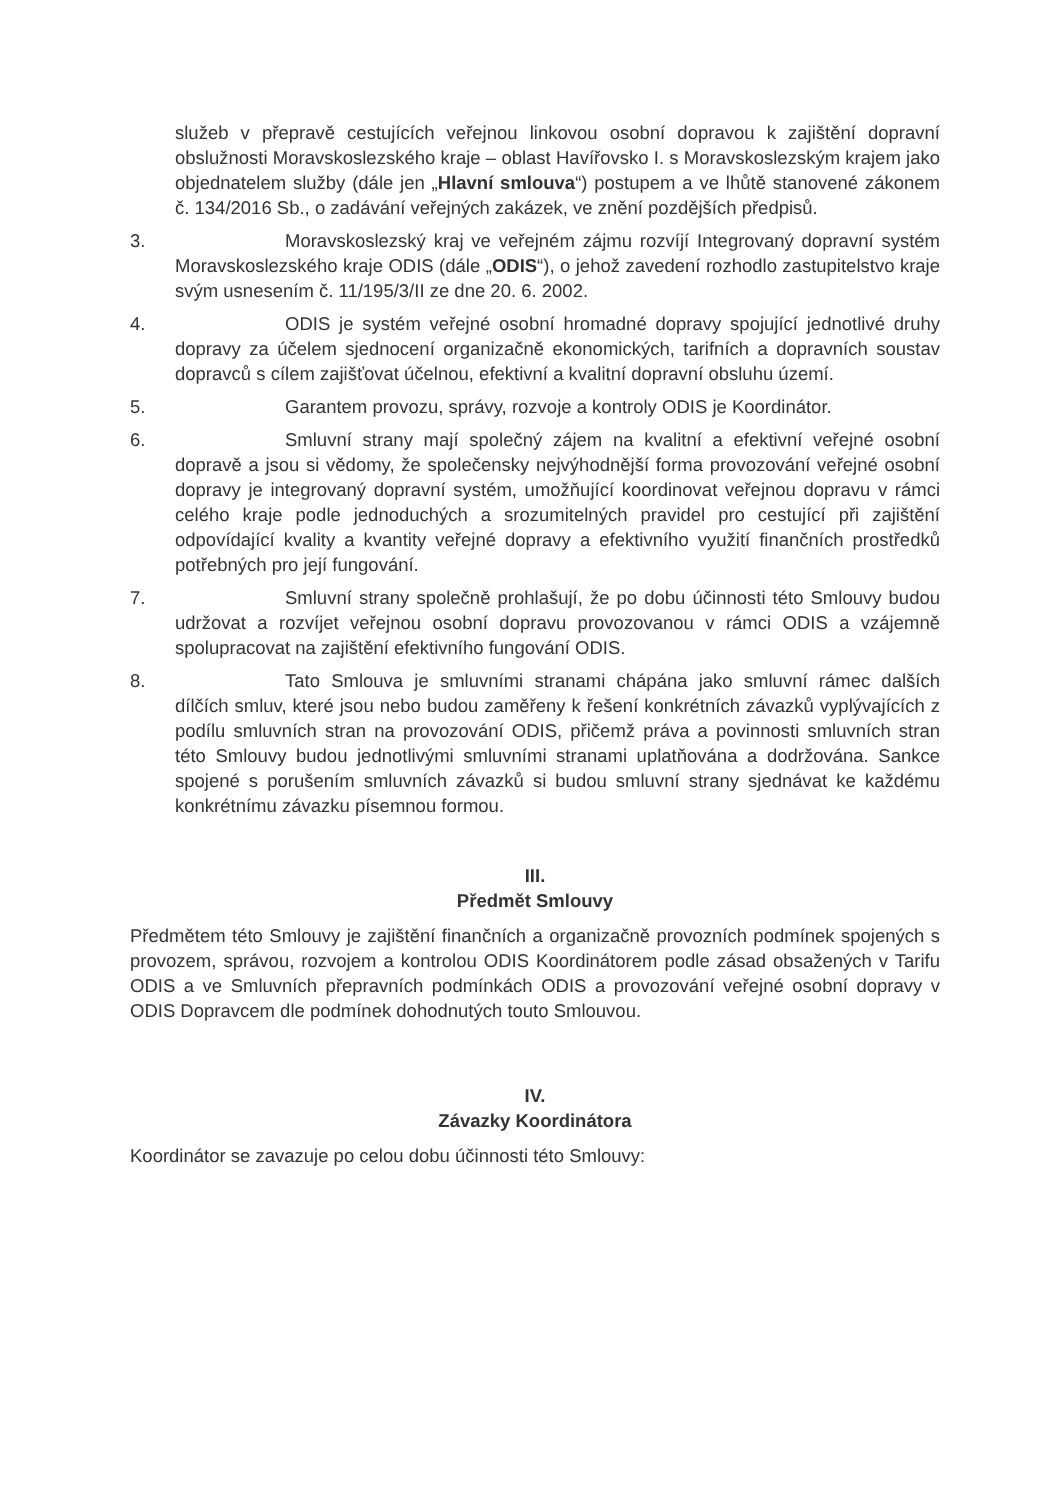služeb v přepravě cestujících veřejnou linkovou osobní dopravou k zajištění dopravní obslužnosti Moravskoslezského kraje – oblast Havířovsko I. s Moravskoslezským krajem jako objednatelem služby (dále jen „Hlavní smlouva“) postupem a ve lhůtě stanovené zákonem č. 134/2016 Sb., o zadávání veřejných zakázek, ve znění pozdějších předpisů.
3. Moravskoslezský kraj ve veřejném zájmu rozvíjí Integrovaný dopravní systém Moravskoslezského kraje ODIS (dále „ODIS“), o jehož zavedení rozhodlo zastupitelstvo kraje svým usnesením č. 11/195/3/II ze dne 20. 6. 2002.
4. ODIS je systém veřejné osobní hromadné dopravy spojující jednotlivé druhy dopravy za účelem sjednocení organizačně ekonomických, tarifních a dopravních soustav dopravců s cílem zajišťovat účelnou, efektivní a kvalitní dopravní obsluhu území.
5. Garantem provozu, správy, rozvoje a kontroly ODIS je Koordinátor.
6. Smluvní strany mají společný zájem na kvalitní a efektivní veřejné osobní dopravě a jsou si vědomy, že společensky nejvýhodnější forma provozování veřejné osobní dopravy je integrovaný dopravní systém, umožňující koordinovat veřejnou dopravu v rámci celého kraje podle jednoduchých a srozumitelných pravidel pro cestující při zajištění odpovídající kvality a kvantity veřejné dopravy a efektivního využití finančních prostředků potřebných pro její fungování.
7. Smluvní strany společně prohlašují, že po dobu účinnosti této Smlouvy budou udržovat a rozvíjet veřejnou osobní dopravu provozovanou v rámci ODIS a vzájemně spolupracovat na zajištění efektivního fungování ODIS.
8. Tato Smlouva je smluvními stranami chápána jako smluvní rámec dalších dílčích smluv, které jsou nebo budou zaměřeny k řešení konkrétních závazků vyplývajících z podílu smluvních stran na provozování ODIS, přičemž práva a povinnosti smluvních stran této Smlouvy budou jednotlivými smluvními stranami uplatňována a dodržována. Sankce spojené s porušením smluvních závazků si budou smluvní strany sjednávat ke každému konkrétnímu závazku písemnou formou.
III.
Předmět Smlouvy
Předmětem této Smlouvy je zajištění finančních a organizačně provozních podmínek spojených s provozem, správou, rozvojem a kontrolou ODIS Koordinátorem podle zásad obsažených v Tarifu ODIS a ve Smluvních přepravních podmínkách ODIS a provozování veřejné osobní dopravy v ODIS Dopravcem dle podmínek dohodnutých touto Smlouvou.
IV.
Závazky Koordinátora
Koordinátor se zavazuje po celou dobu účinnosti této Smlouvy: